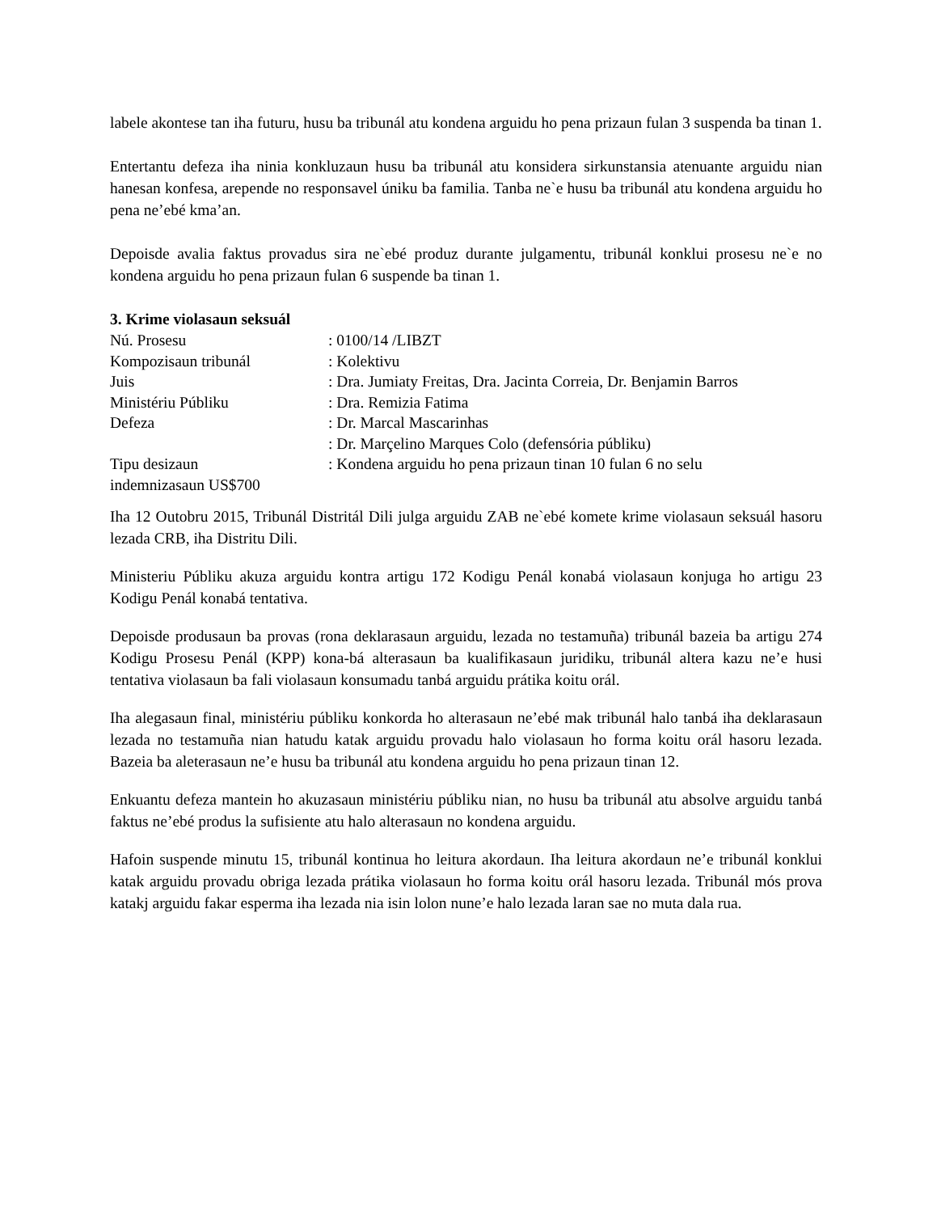labele akontese tan iha futuru, husu ba tribunál atu kondena arguidu ho pena prizaun fulan 3 suspenda ba tinan 1.
Entertantu defeza iha ninia konkluzaun husu ba tribunál atu konsidera sirkunstansia atenuante arguidu nian hanesan konfesa, arepende no responsavel úniku ba familia. Tanba ne`e husu ba tribunál atu kondena arguidu ho pena ne’ebé kma’an.
Depoisde avalia faktus provadus sira ne`ebé produz durante julgamentu, tribunál konklui prosesu ne`e no kondena arguidu ho pena prizaun fulan 6 suspende ba tinan 1.
3. Krime violasaun seksuál
| Nú. Prosesu | : 0100/14 /LIBZT |
| Kompozisaun tribunál | : Kolektivu |
| Juis | : Dra. Jumiaty Freitas, Dra. Jacinta Correia, Dr. Benjamin Barros |
| Ministériu Públiku | : Dra. Remizia Fatima |
| Defeza | : Dr. Marcal Mascarinhas |
| | : Dr. Marçelino Marques Colo (defensória públiku) |
| Tipu desizaun | : Kondena arguidu ho pena prizaun tinan 10 fulan 6 no selu |
| indemnizasaun US$700 | |
Iha 12 Outobru 2015, Tribunál Distritál Dili julga arguidu ZAB ne`ebé komete krime violasaun seksuál hasoru lezada CRB, iha Distritu Dili.
Ministeriu Públiku akuza arguidu kontra artigu 172 Kodigu Penál konabá violasaun konjuga ho artigu 23 Kodigu Penál konabá tentativa.
Depoisde produsaun ba provas (rona deklarasaun arguidu, lezada no testamuña) tribunál bazeia ba artigu 274 Kodigu Prosesu Penál (KPP) kona-bá alterasaun ba kualifikasaun juridiku, tribunál altera kazu ne’e husi tentativa violasaun ba fali violasaun konsumadu tanbá arguidu prátika koitu orál.
Iha alegasaun final, ministériu públiku konkorda ho alterasaun ne’ebé mak tribunál halo tanbá iha deklarasaun lezada no testamuña nian hatudu katak arguidu provadu halo violasaun ho forma koitu orál hasoru lezada. Bazeia ba aleterasaun ne’e husu ba tribunál atu kondena arguidu ho pena prizaun tinan 12.
Enkuantu defeza mantein ho akuzasaun ministériu públiku nian, no husu ba tribunál atu absolve arguidu tanbá faktus ne’ebé produs la sufisiente atu halo alterasaun no kondena arguidu.
Hafoin suspende minutu 15, tribunál kontinua ho leitura akordaun. Iha leitura akordaun ne’e tribunál konklui katak arguidu provadu obriga lezada prátika violasaun ho forma koitu orál hasoru lezada. Tribunál mós prova katakj arguidu fakar esperma iha lezada nia isin lolon nune’e halo lezada laran sae no muta dala rua.